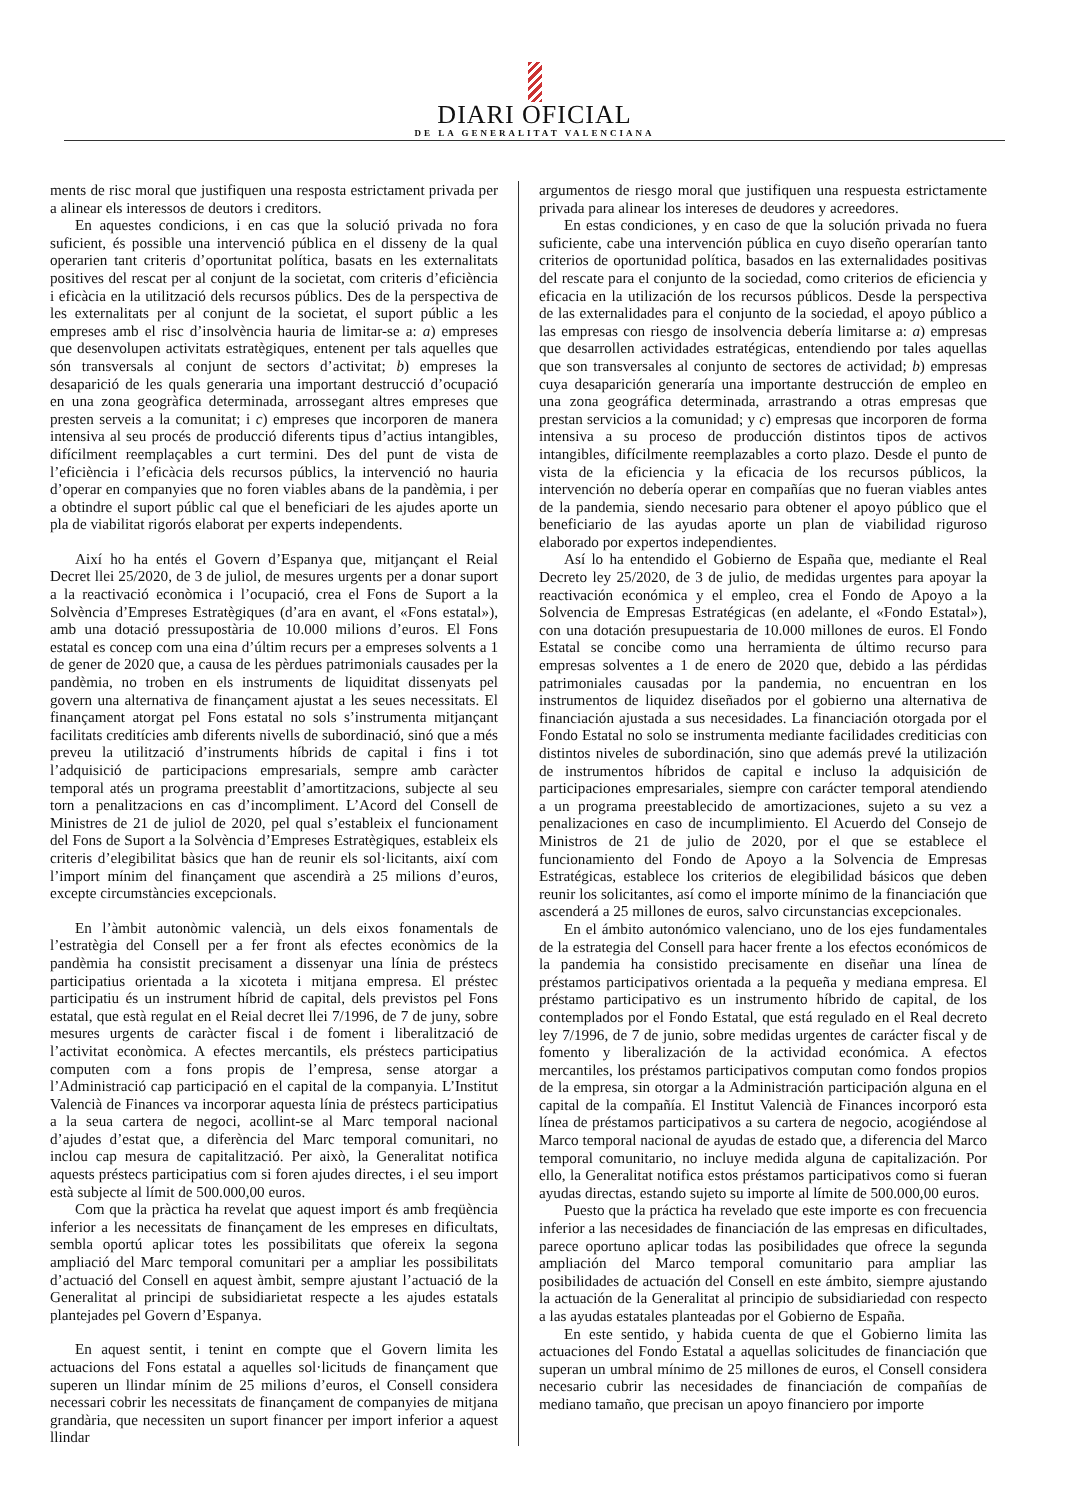DIARI OFICIAL
DE LA GENERALITAT VALENCIANA
ments de risc moral que justifiquen una resposta estrictament privada per a alinear els interessos de deutors i creditors.
En aquestes condicions, i en cas que la solució privada no fora suficient, és possible una intervenció pública en el disseny de la qual operarien tant criteris d’oportunitat política, basats en les externalitats positives del rescat per al conjunt de la societat, com criteris d’eficiència i eficàcia en la utilització dels recursos públics. Des de la perspectiva de les externalitats per al conjunt de la societat, el suport públic a les empreses amb el risc d’insolvència hauria de limitar-se a: a) empreses que desenvolupen activitats estratègiques, entenent per tals aquelles que són transversals al conjunt de sectors d’activitat; b) empreses la desaparició de les quals generaria una important destrucció d’ocupació en una zona geogràfica determinada, arrossegant altres empreses que presten serveis a la comunitat; i c) empreses que incorporen de manera intensiva al seu procés de producció diferents tipus d’actius intangibles, difícilment reemplaçables a curt termini. Des del punt de vista de l’eficiència i l’eficàcia dels recursos públics, la intervenció no hauria d’operar en companyies que no foren viables abans de la pandèmia, i per a obtindre el suport públic cal que el beneficiari de les ajudes aporte un pla de viabilitat rigorós elaborat per experts independents.
Així ho ha entés el Govern d’Espanya que, mitjançant el Reial Decret llei 25/2020, de 3 de juliol, de mesures urgents per a donar suport a la reactivació econòmica i l’ocupació, crea el Fons de Suport a la Solvència d’Empreses Estratègiques (d’ara en avant, el «Fons estatal»), amb una dotació pressupostària de 10.000 milions d’euros. El Fons estatal es concep com una eina d’últim recurs per a empreses solvents a 1 de gener de 2020 que, a causa de les pèrdues patrimonials causades per la pandèmia, no troben en els instruments de liquiditat dissenyats pel govern una alternativa de finançament ajustat a les seues necessitats. El finançament atorgat pel Fons estatal no sols s’instrumenta mitjançant facilitats creditícies amb diferents nivells de subordinació, sinó que a més preveu la utilització d’instruments híbrids de capital i fins i tot l’adquisició de participacions empresarials, sempre amb caràcter temporal atés un programa preestablit d’amortitzacions, subjecte al seu torn a penalitzacions en cas d’incompliment. L’Acord del Consell de Ministres de 21 de juliol de 2020, pel qual s’estableix el funcionament del Fons de Suport a la Solvència d’Empreses Estratègiques, estableix els criteris d’elegibilitat bàsics que han de reunir els sol·licitants, així com l’import mínim del finançament que ascendirà a 25 milions d’euros, excepte circumstàncies excepcionals.
En l’àmbit autonòmic valencià, un dels eixos fonamentals de l’estratègia del Consell per a fer front als efectes econòmics de la pandèmia ha consistit precisament a dissenyar una línia de préstecs participatius orientada a la xicoteta i mitjana empresa. El préstec participatiu és un instrument híbrid de capital, dels previstos pel Fons estatal, que està regulat en el Reial decret llei 7/1996, de 7 de juny, sobre mesures urgents de caràcter fiscal i de foment i liberalització de l’activitat econòmica. A efectes mercantils, els préstecs participatius computen com a fons propis de l’empresa, sense atorgar a l’Administració cap participació en el capital de la companyia. L’Institut Valencià de Finances va incorporar aquesta línia de préstecs participatius a la seua cartera de negoci, acollint-se al Marc temporal nacional d’ajudes d’estat que, a diferència del Marc temporal comunitari, no inclou cap mesura de capitalització. Per això, la Generalitat notifica aquests préstecs participatius com si foren ajudes directes, i el seu import està subjecte al límit de 500.000,00 euros.
Com que la pràctica ha revelat que aquest import és amb freqüència inferior a les necessitats de finançament de les empreses en dificultats, sembla oportú aplicar totes les possibilitats que ofereix la segona ampliació del Marc temporal comunitari per a ampliar les possibilitats d’actuació del Consell en aquest àmbit, sempre ajustant l’actuació de la Generalitat al principi de subsidiarietat respecte a les ajudes estatals plantejades pel Govern d’Espanya.
En aquest sentit, i tenint en compte que el Govern limita les actuacions del Fons estatal a aquelles sol·licituds de finançament que superen un llindar mínim de 25 milions d’euros, el Consell considera necessari cobrir les necessitats de finançament de companyies de mitjana grandària, que necessiten un suport financer per import inferior a aquest llindar
argumentos de riesgo moral que justifiquen una respuesta estrictamente privada para alinear los intereses de deudores y acreedores.
En estas condiciones, y en caso de que la solución privada no fuera suficiente, cabe una intervención pública en cuyo diseño operarían tanto criterios de oportunidad política, basados en las externalidades positivas del rescate para el conjunto de la sociedad, como criterios de eficiencia y eficacia en la utilización de los recursos públicos. Desde la perspectiva de las externalidades para el conjunto de la sociedad, el apoyo público a las empresas con riesgo de insolvencia debería limitarse a: a) empresas que desarrollen actividades estratégicas, entendiendo por tales aquellas que son transversales al conjunto de sectores de actividad; b) empresas cuya desaparición generaría una importante destrucción de empleo en una zona geográfica determinada, arrastrando a otras empresas que prestan servicios a la comunidad; y c) empresas que incorporen de forma intensiva a su proceso de producción distintos tipos de activos intangibles, difícilmente reemplazables a corto plazo. Desde el punto de vista de la eficiencia y la eficacia de los recursos públicos, la intervención no debería operar en compañías que no fueran viables antes de la pandemia, siendo necesario para obtener el apoyo público que el beneficiario de las ayudas aporte un plan de viabilidad riguroso elaborado por expertos independientes.
Así lo ha entendido el Gobierno de España que, mediante el Real Decreto ley 25/2020, de 3 de julio, de medidas urgentes para apoyar la reactivación económica y el empleo, crea el Fondo de Apoyo a la Solvencia de Empresas Estratégicas (en adelante, el «Fondo Estatal»), con una dotación presupuestaria de 10.000 millones de euros. El Fondo Estatal se concibe como una herramienta de último recurso para empresas solventes a 1 de enero de 2020 que, debido a las pérdidas patrimoniales causadas por la pandemia, no encuentran en los instrumentos de liquidez diseñados por el gobierno una alternativa de financiación ajustada a sus necesidades. La financiación otorgada por el Fondo Estatal no solo se instrumenta mediante facilidades crediticias con distintos niveles de subordinación, sino que además prevé la utilización de instrumentos híbridos de capital e incluso la adquisición de participaciones empresariales, siempre con carácter temporal atendiendo a un programa preestablecido de amortizaciones, sujeto a su vez a penalizaciones en caso de incumplimiento. El Acuerdo del Consejo de Ministros de 21 de julio de 2020, por el que se establece el funcionamiento del Fondo de Apoyo a la Solvencia de Empresas Estratégicas, establece los criterios de elegibilidad básicos que deben reunir los solicitantes, así como el importe mínimo de la financiación que ascenderá a 25 millones de euros, salvo circunstancias excepcionales.
En el ámbito autonómico valenciano, uno de los ejes fundamentales de la estrategia del Consell para hacer frente a los efectos económicos de la pandemia ha consistido precisamente en diseñar una línea de préstamos participativos orientada a la pequeña y mediana empresa. El préstamo participativo es un instrumento híbrido de capital, de los contemplados por el Fondo Estatal, que está regulado en el Real decreto ley 7/1996, de 7 de junio, sobre medidas urgentes de carácter fiscal y de fomento y liberalización de la actividad económica. A efectos mercantiles, los préstamos participativos computan como fondos propios de la empresa, sin otorgar a la Administración participación alguna en el capital de la compañía. El Institut Valencià de Finances incorporó esta línea de préstamos participativos a su cartera de negocio, acogiéndose al Marco temporal nacional de ayudas de estado que, a diferencia del Marco temporal comunitario, no incluye medida alguna de capitalización. Por ello, la Generalitat notifica estos préstamos participativos como si fueran ayudas directas, estando sujeto su importe al límite de 500.000,00 euros.
Puesto que la práctica ha revelado que este importe es con frecuencia inferior a las necesidades de financiación de las empresas en dificultades, parece oportuno aplicar todas las posibilidades que ofrece la segunda ampliación del Marco temporal comunitario para ampliar las posibilidades de actuación del Consell en este ámbito, siempre ajustando la actuación de la Generalitat al principio de subsidiariedad con respecto a las ayudas estatales planteadas por el Gobierno de España.
En este sentido, y habida cuenta de que el Gobierno limita las actuaciones del Fondo Estatal a aquellas solicitudes de financiación que superan un umbral mínimo de 25 millones de euros, el Consell considera necesario cubrir las necesidades de financiación de compañías de mediano tamaño, que precisan un apoyo financiero por importe